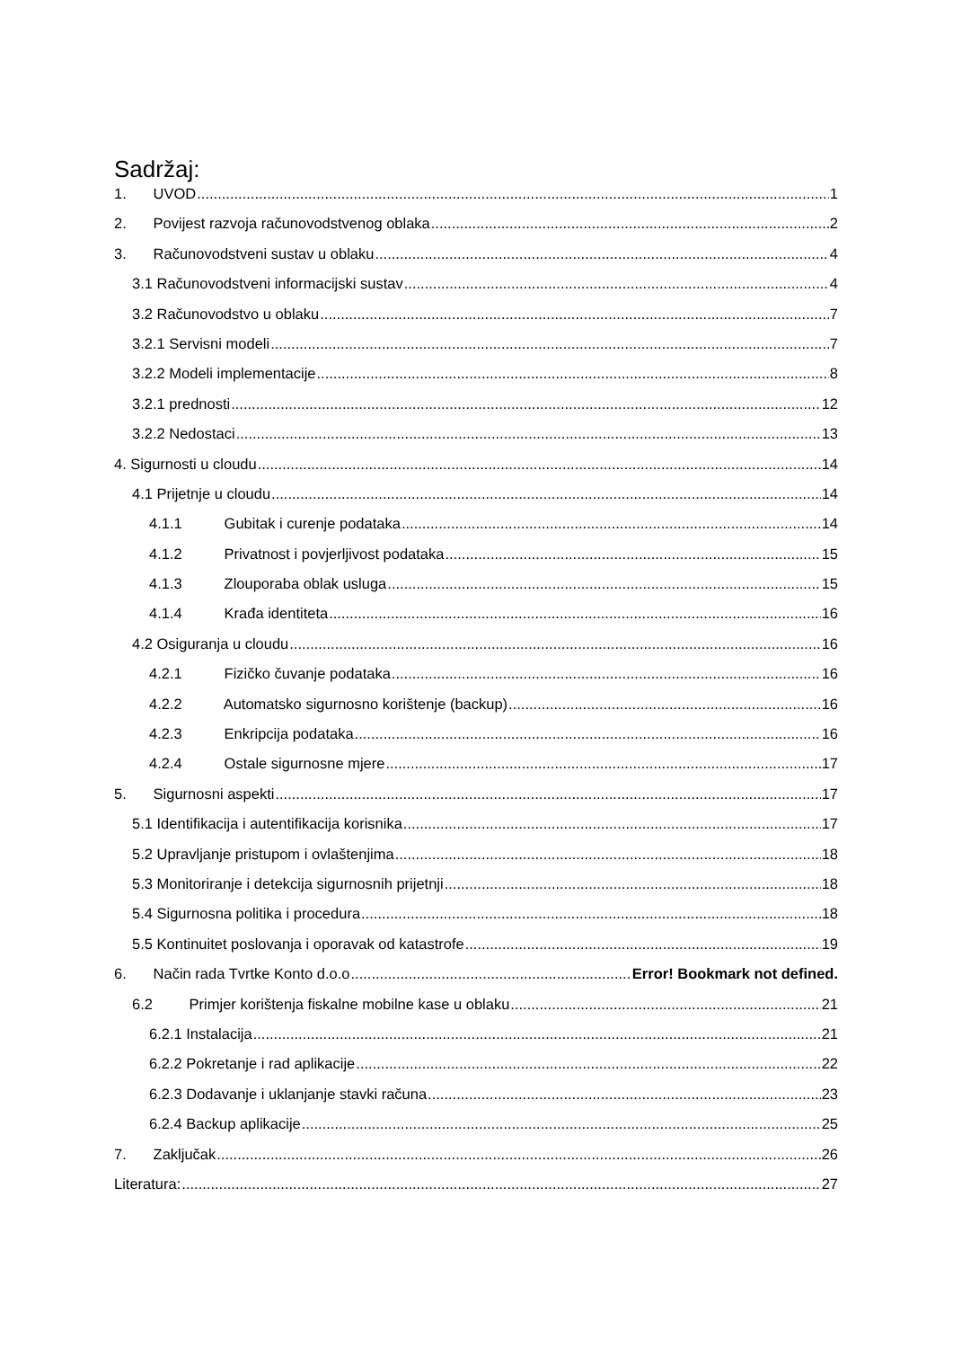Sadržaj:
1. UVOD 1
2. Povijest razvoja računovodstvenog oblaka 2
3. Računovodstveni sustav u oblaku 4
3.1 Računovodstveni informacijski sustav 4
3.2 Računovodstvo u oblaku 7
3.2.1 Servisni modeli 7
3.2.2 Modeli implementacije 8
3.2.1 prednosti 12
3.2.2 Nedostaci 13
4. Sigurnosti u cloudu 14
4.1 Prijetnje u cloudu 14
4.1.1 Gubitak i curenje podataka 14
4.1.2 Privatnost i povjerljivost podataka 15
4.1.3 Zlouporaba oblak usluga 15
4.1.4 Krađa identiteta 16
4.2 Osiguranja u cloudu 16
4.2.1 Fizičko čuvanje podataka 16
4.2.2 Automatsko sigurnosno korištenje (backup) 16
4.2.3 Enkripcija podataka 16
4.2.4 Ostale sigurnosne mjere 17
5. Sigurnosni aspekti 17
5.1 Identifikacija i autentifikacija korisnika 17
5.2 Upravljanje pristupom i ovlaštenjima 18
5.3 Monitoriranje i detekcija sigurnosnih prijetnji 18
5.4 Sigurnosna politika i procedura 18
5.5 Kontinuitet poslovanja i oporavak od katastrofe 19
6. Način rada Tvrtke Konto d.o.o Error! Bookmark not defined.
6.2 Primjer korištenja fiskalne mobilne kase u oblaku 21
6.2.1 Instalacija 21
6.2.2 Pokretanje i rad aplikacije 22
6.2.3 Dodavanje i uklanjanje stavki računa 23
6.2.4 Backup aplikacije 25
7. Zaključak 26
Literatura: 27